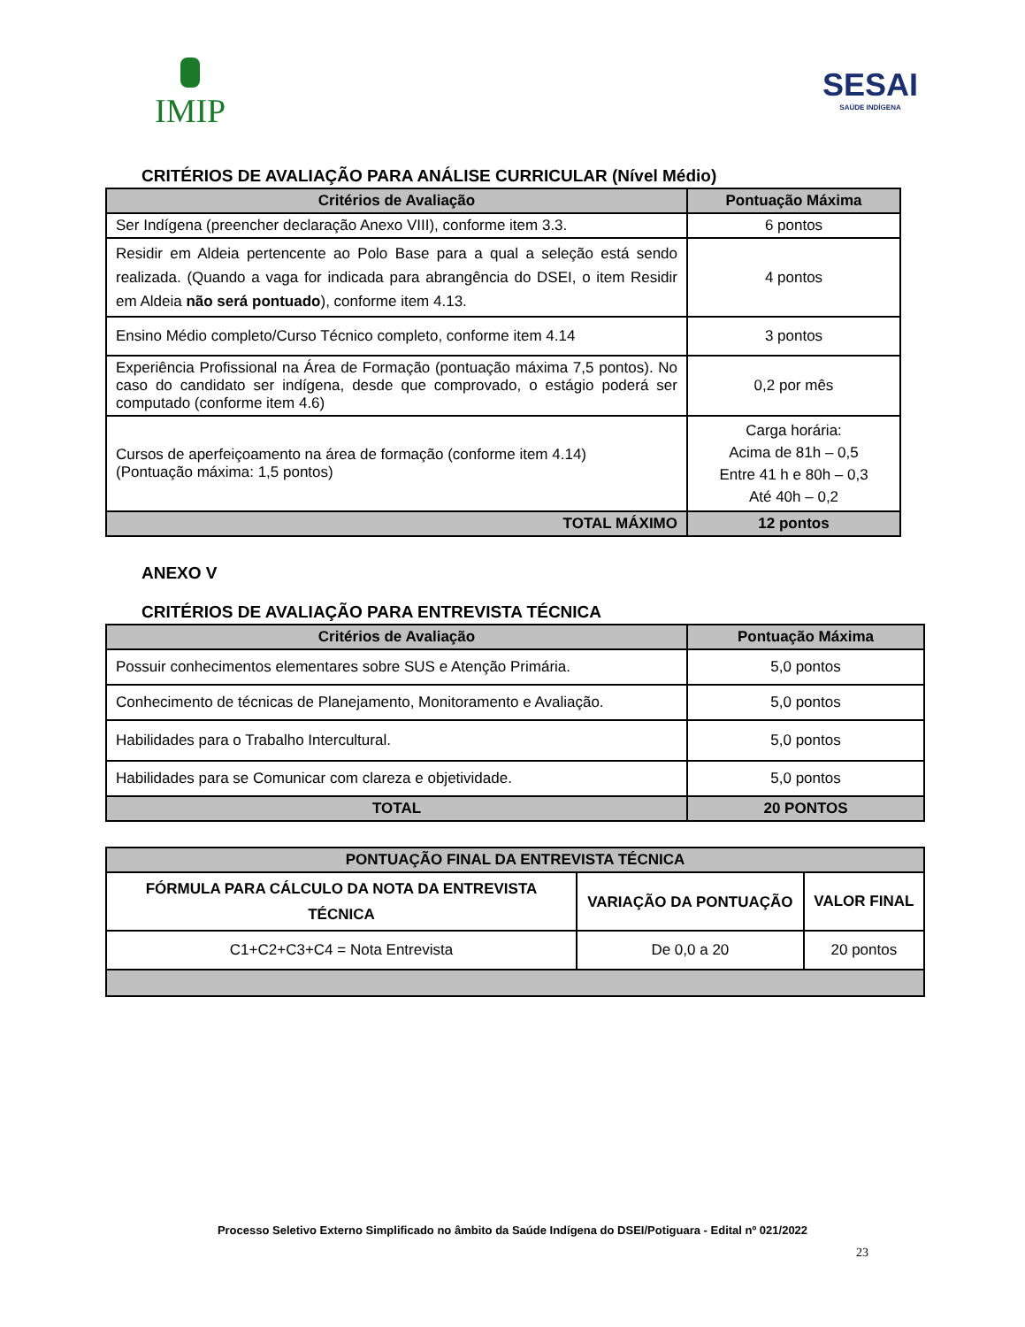IMIP SESAI
SAÚDE INDÍGENA
CRITÉRIOS DE AVALIAÇÃO PARA ANÁLISE CURRICULAR (Nível Médio)
| Critérios de Avaliação | Pontuação Máxima |
| --- | --- |
| Ser Indígena (preencher declaração Anexo VIII), conforme item 3.3. | 6 pontos |
| Residir em Aldeia pertencente ao Polo Base para a qual a seleção está sendo realizada. (Quando a vaga for indicada para abrangência do DSEI, o item Residir em Aldeia não será pontuado ), conforme item 4.13. | 4 pontos |
| Ensino Médio completo/Curso Técnico completo, conforme item 4.14 | 3 pontos |
| Experiência Profissional na Área de Formação (pontuação máxima 7,5 pontos). No caso do candidato ser indígena, desde que comprovado, o estágio poderá ser computado (conforme item 4.6) | 0,2 por mês |
| Cursos de aperfeiçoamento na área de formação (conforme item 4.14) (Pontuação máxima: 1,5 pontos) | Carga horária: Acima de 81h – 0,5 Entre 41 h e 80h – 0,3 Até 40h – 0,2 |
| TOTAL MÁXIMO | 12 pontos |
ANEXO V
CRITÉRIOS DE AVALIAÇÃO PARA ENTREVISTA TÉCNICA
| Critérios de Avaliação | Pontuação Máxima |
| --- | --- |
| Possuir conhecimentos elementares sobre SUS e Atenção Primária. | 5,0 pontos |
| Conhecimento de técnicas de Planejamento, Monitoramento e Avaliação. | 5,0 pontos |
| Habilidades para o Trabalho Intercultural. | 5,0 pontos |
| Habilidades para se Comunicar com clareza e objetividade. | 5,0 pontos |
| TOTAL | 20 PONTOS |
| PONTUAÇÃO FINAL DA ENTREVISTA TÉCNICA | | |
| --- | --- | --- |
| FÓRMULA PARA CÁLCULO DA NOTA DA ENTREVISTA TÉCNICA | VARIAÇÃO DA PONTUAÇÃO | VALOR FINAL |
| C1+C2+C3+C4 = Nota Entrevista | De 0,0 a 20 | 20 pontos |
Processo Seletivo Externo Simplificado no âmbito da Saúde Indígena do DSEI/Potiguara - Edital nº 021/2022
23